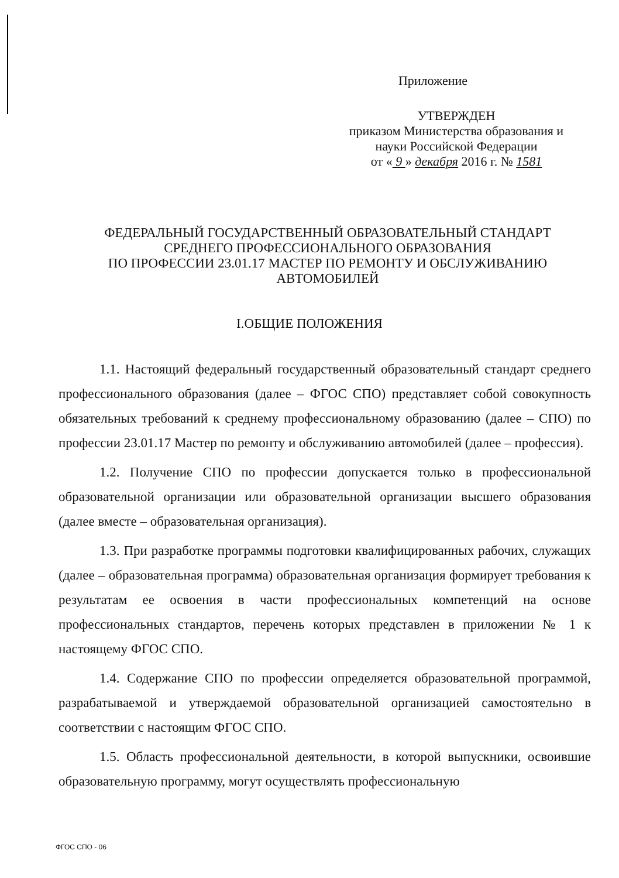Приложение
УТВЕРЖДЕН
приказом Министерства образования и
науки Российской Федерации
от « 9 » декабря 2016 г. № 1581
ФЕДЕРАЛЬНЫЙ ГОСУДАРСТВЕННЫЙ ОБРАЗОВАТЕЛЬНЫЙ СТАНДАРТ
СРЕДНЕГО ПРОФЕССИОНАЛЬНОГО ОБРАЗОВАНИЯ
ПО ПРОФЕССИИ 23.01.17 МАСТЕР ПО РЕМОНТУ И ОБСЛУЖИВАНИЮ
АВТОМОБИЛЕЙ
I.ОБЩИЕ ПОЛОЖЕНИЯ
1.1. Настоящий федеральный государственный образовательный стандарт среднего профессионального образования (далее – ФГОС СПО) представляет собой совокупность обязательных требований к среднему профессиональному образованию (далее – СПО) по профессии 23.01.17 Мастер по ремонту и обслуживанию автомобилей (далее – профессия).
1.2. Получение СПО по профессии допускается только в профессиональной образовательной организации или образовательной организации высшего образования (далее вместе – образовательная организация).
1.3. При разработке программы подготовки квалифицированных рабочих, служащих (далее – образовательная программа) образовательная организация формирует требования к результатам ее освоения в части профессиональных компетенций на основе профессиональных стандартов, перечень которых представлен в приложении № 1 к настоящему ФГОС СПО.
1.4. Содержание СПО по профессии определяется образовательной программой, разрабатываемой и утверждаемой образовательной организацией самостоятельно в соответствии с настоящим ФГОС СПО.
1.5. Область профессиональной деятельности, в которой выпускники, освоившие образовательную программу, могут осуществлять профессиональную
ФГОС СПО - 06